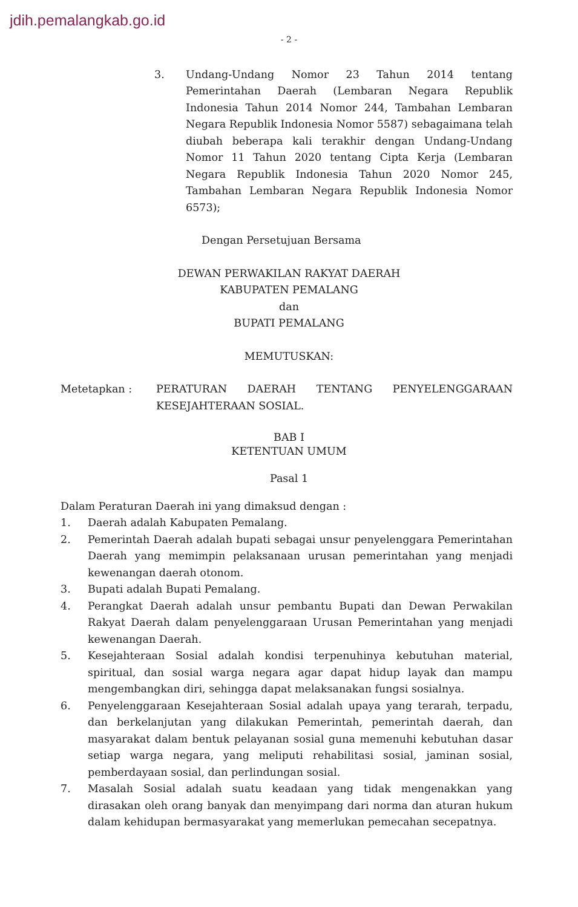jdih.pemalangkab.go.id
- 2 -
3. Undang-Undang Nomor 23 Tahun 2014 tentang Pemerintahan Daerah (Lembaran Negara Republik Indonesia Tahun 2014 Nomor 244, Tambahan Lembaran Negara Republik Indonesia Nomor 5587) sebagaimana telah diubah beberapa kali terakhir dengan Undang-Undang Nomor 11 Tahun 2020 tentang Cipta Kerja (Lembaran Negara Republik Indonesia Tahun 2020 Nomor 245, Tambahan Lembaran Negara Republik Indonesia Nomor 6573);
Dengan Persetujuan Bersama
DEWAN PERWAKILAN RAKYAT DAERAH
KABUPATEN PEMALANG
dan
BUPATI PEMALANG
MEMUTUSKAN:
Metetapkan : PERATURAN DAERAH TENTANG PENYELENGGARAAN KESEJAHTERAAN SOSIAL.
BAB I
KETENTUAN UMUM
Pasal 1
Dalam Peraturan Daerah ini yang dimaksud dengan :
1. Daerah adalah Kabupaten Pemalang.
2. Pemerintah Daerah adalah bupati sebagai unsur penyelenggara Pemerintahan Daerah yang memimpin pelaksanaan urusan pemerintahan yang menjadi kewenangan daerah otonom.
3. Bupati adalah Bupati Pemalang.
4. Perangkat Daerah adalah unsur pembantu Bupati dan Dewan Perwakilan Rakyat Daerah dalam penyelenggaraan Urusan Pemerintahan yang menjadi kewenangan Daerah.
5. Kesejahteraan Sosial adalah kondisi terpenuhinya kebutuhan material, spiritual, dan sosial warga negara agar dapat hidup layak dan mampu mengembangkan diri, sehingga dapat melaksanakan fungsi sosialnya.
6. Penyelenggaraan Kesejahteraan Sosial adalah upaya yang terarah, terpadu, dan berkelanjutan yang dilakukan Pemerintah, pemerintah daerah, dan masyarakat dalam bentuk pelayanan sosial guna memenuhi kebutuhan dasar setiap warga negara, yang meliputi rehabilitasi sosial, jaminan sosial, pemberdayaan sosial, dan perlindungan sosial.
7. Masalah Sosial adalah suatu keadaan yang tidak mengenakkan yang dirasakan oleh orang banyak dan menyimpang dari norma dan aturan hukum dalam kehidupan bermasyarakat yang memerlukan pemecahan secepatnya.